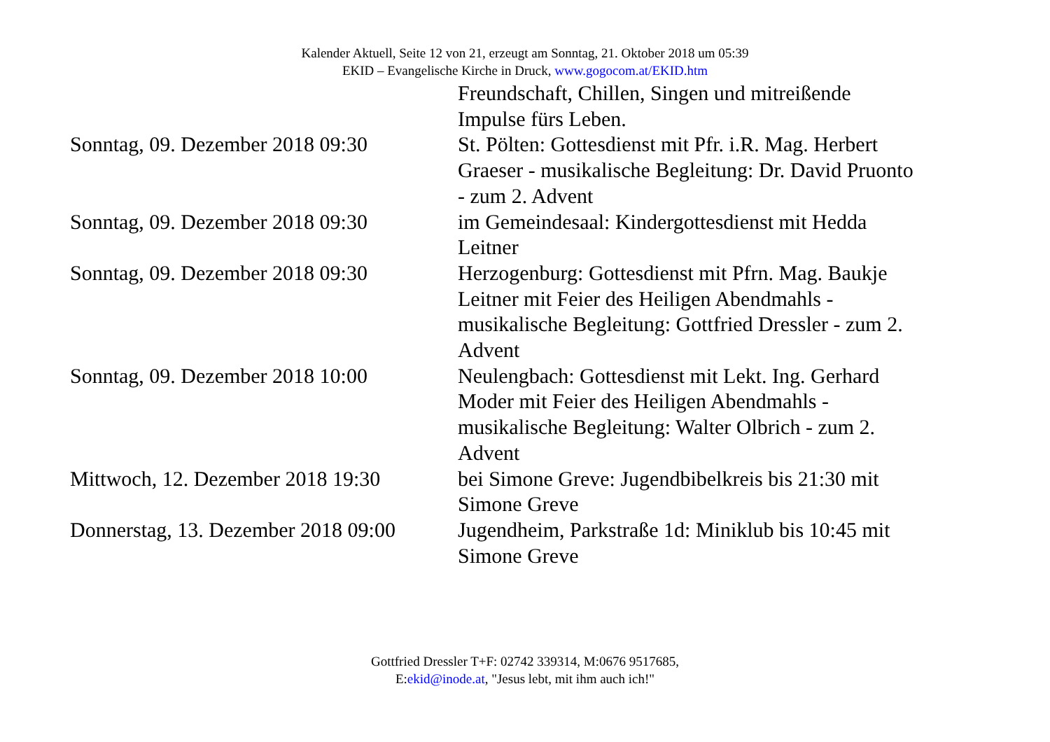Kalender Aktuell, Seite 12 von 21, erzeugt am Sonntag, 21. Oktober 2018 um 05:39
EKID – Evangelische Kirche in Druck, www.gogocom.at/EKID.htm
| | Freundschaft, Chillen, Singen und mitreißende Impulse fürs Leben. |
| Sonntag, 09. Dezember 2018 09:30 | St. Pölten: Gottesdienst mit Pfr. i.R. Mag. Herbert Graeser - musikalische Begleitung: Dr. David Pruonto - zum 2. Advent |
| Sonntag, 09. Dezember 2018 09:30 | im Gemeindesaal: Kindergottesdienst mit Hedda Leitner |
| Sonntag, 09. Dezember 2018 09:30 | Herzogenburg: Gottesdienst mit Pfrn. Mag. Baukje Leitner mit Feier des Heiligen Abendmahls - musikalische Begleitung: Gottfried Dressler - zum 2. Advent |
| Sonntag, 09. Dezember 2018 10:00 | Neulengbach: Gottesdienst mit Lekt. Ing. Gerhard Moder mit Feier des Heiligen Abendmahls - musikalische Begleitung: Walter Olbrich - zum 2. Advent |
| Mittwoch, 12. Dezember 2018 19:30 | bei Simone Greve: Jugendbibelkreis bis 21:30 mit Simone Greve |
| Donnerstag, 13. Dezember 2018 09:00 | Jugendheim, Parkstraße 1d: Miniklub bis 10:45 mit Simone Greve |
Gottfried Dressler T+F: 02742 339314, M:0676 9517685,
E:ekid@inode.at, "Jesus lebt, mit ihm auch ich!"